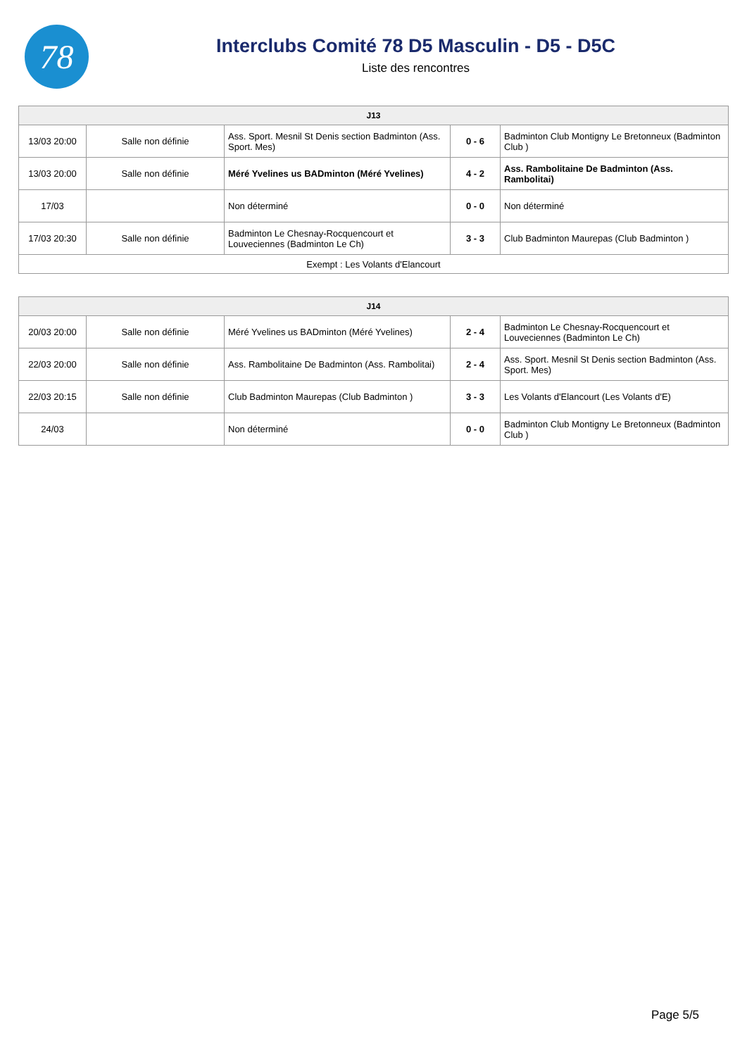78
Interclubs Comité 78 D5 Masculin - D5 - D5C
Liste des rencontres
| J13 | | | | |
| --- | --- | --- | --- | --- |
| 13/03 20:00 | Salle non définie | Ass. Sport. Mesnil St Denis section Badminton (Ass. Sport. Mes) | 0 - 6 | Badminton Club Montigny Le Bretonneux (Badminton Club ) |
| 13/03 20:00 | Salle non définie | Méré Yvelines us BADminton (Méré Yvelines) | 4 - 2 | Ass. Rambolitaine De Badminton (Ass. Rambolitai) |
| 17/03 | | Non déterminé | 0 - 0 | Non déterminé |
| 17/03 20:30 | Salle non définie | Badminton Le Chesnay-Rocquencourt et Louveciennes (Badminton Le Ch) | 3 - 3 | Club Badminton Maurepas (Club Badminton ) |
| Exempt : Les Volants d'Elancourt | | | | |
| J14 | | | | |
| --- | --- | --- | --- | --- |
| 20/03 20:00 | Salle non définie | Méré Yvelines us BADminton (Méré Yvelines) | 2 - 4 | Badminton Le Chesnay-Rocquencourt et Louveciennes (Badminton Le Ch) |
| 22/03 20:00 | Salle non définie | Ass. Rambolitaine De Badminton (Ass. Rambolitai) | 2 - 4 | Ass. Sport. Mesnil St Denis section Badminton (Ass. Sport. Mes) |
| 22/03 20:15 | Salle non définie | Club Badminton Maurepas (Club Badminton ) | 3 - 3 | Les Volants d'Elancourt (Les Volants d'E) |
| 24/03 | | Non déterminé | 0 - 0 | Badminton Club Montigny Le Bretonneux (Badminton Club ) |
Page 5/5